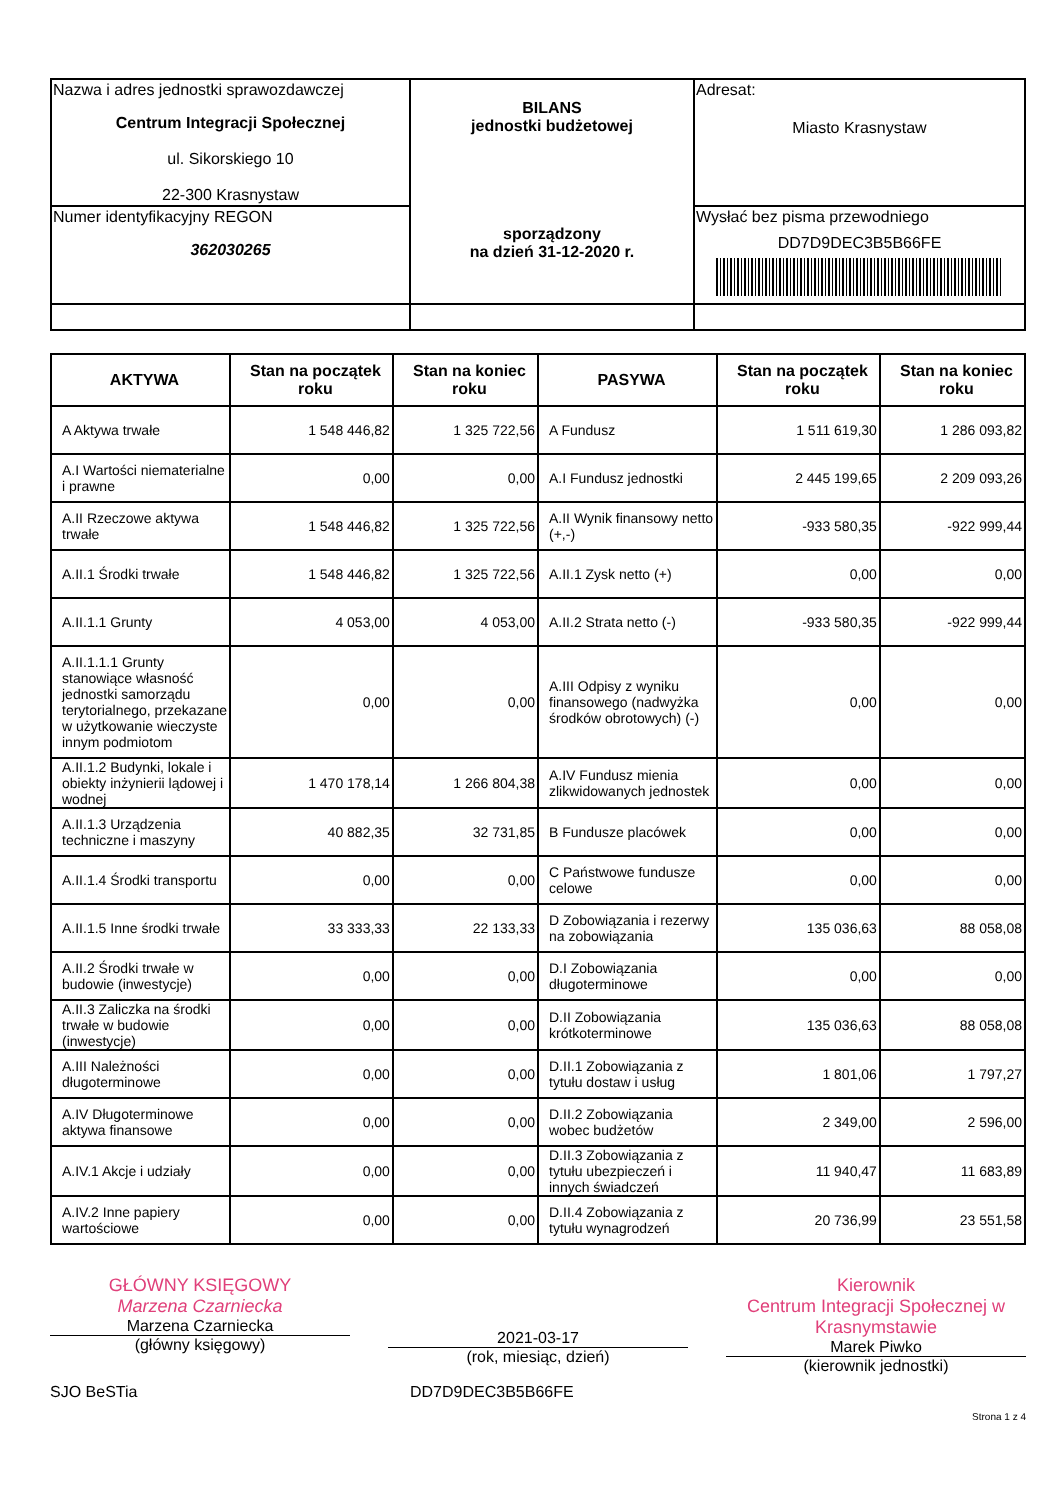| Nazwa i adres jednostki sprawozdawczej Centrum Integracji Społecznej ul. Sikorskiego 10 22-300 Krasnystaw | BILANS jednostki budżetowej sporządzony na dzień 31-12-2020 r. | Adresat: Miasto Krasnystaw |
| Numer identyfikacyjny REGON 362030265 | | Wysłać bez pisma przewodniego DD7D9DEC3B5B66FE |
| AKTYWA | Stan na początek roku | Stan na koniec roku | PASYWA | Stan na początek roku | Stan na koniec roku |
| --- | --- | --- | --- | --- | --- |
| A Aktywa trwałe | 1 548 446,82 | 1 325 722,56 | A Fundusz | 1 511 619,30 | 1 286 093,82 |
| A.I Wartości niematerialne i prawne | 0,00 | 0,00 | A.I Fundusz jednostki | 2 445 199,65 | 2 209 093,26 |
| A.II Rzeczowe aktywa trwałe | 1 548 446,82 | 1 325 722,56 | A.II Wynik finansowy netto (+,-) | -933 580,35 | -922 999,44 |
| A.II.1 Środki trwałe | 1 548 446,82 | 1 325 722,56 | A.II.1 Zysk netto (+) | 0,00 | 0,00 |
| A.II.1.1 Grunty | 4 053,00 | 4 053,00 | A.II.2 Strata netto (-) | -933 580,35 | -922 999,44 |
| A.II.1.1.1 Grunty stanowiące własność jednostki samorządu terytorialnego, przekazane w użytkowanie wieczyste innym podmiotom | 0,00 | 0,00 | A.III Odpisy z wyniku finansowego (nadwyżka środków obrotowych) (-) | 0,00 | 0,00 |
| A.II.1.2 Budynki, lokale i obiekty inżynierii lądowej i wodnej | 1 470 178,14 | 1 266 804,38 | A.IV Fundusz mienia zlikwidowanych jednostek | 0,00 | 0,00 |
| A.II.1.3 Urządzenia techniczne i maszyny | 40 882,35 | 32 731,85 | B Fundusze placówek | 0,00 | 0,00 |
| A.II.1.4 Środki transportu | 0,00 | 0,00 | C Państwowe fundusze celowe | 0,00 | 0,00 |
| A.II.1.5 Inne środki trwałe | 33 333,33 | 22 133,33 | D Zobowiązania i rezerwy na zobowiązania | 135 036,63 | 88 058,08 |
| A.II.2 Środki trwałe w budowie (inwestycje) | 0,00 | 0,00 | D.I Zobowiązania długoterminowe | 0,00 | 0,00 |
| A.II.3 Zaliczka na środki trwałe w budowie (inwestycje) | 0,00 | 0,00 | D.II Zobowiązania krótkoterminowe | 135 036,63 | 88 058,08 |
| A.III Należności długoterminowe | 0,00 | 0,00 | D.II.1 Zobowiązania z tytułu dostaw i usług | 1 801,06 | 1 797,27 |
| A.IV Długoterminowe aktywa finansowe | 0,00 | 0,00 | D.II.2 Zobowiązania wobec budżetów | 2 349,00 | 2 596,00 |
| A.IV.1 Akcje i udziały | 0,00 | 0,00 | D.II.3 Zobowiązania z tytułu ubezpieczeń i innych świadczeń | 11 940,47 | 11 683,89 |
| A.IV.2 Inne papiery wartościowe | 0,00 | 0,00 | D.II.4 Zobowiązania z tytułu wynagrodzeń | 20 736,99 | 23 551,58 |
GŁÓWNY KSIĘGOWY
Marzena Czarniecka
Marzena Czarniecka
(główny księgowy)
2021-03-17
(rok, miesiąc, dzień)
Kierownik
Centrum Integracji Społecznej w Krasnymstawie
Marek Piwko
(kierownik jednostki)
SJO BeSTia DD7D9DEC3B5B66FE
Strona 1 z 4